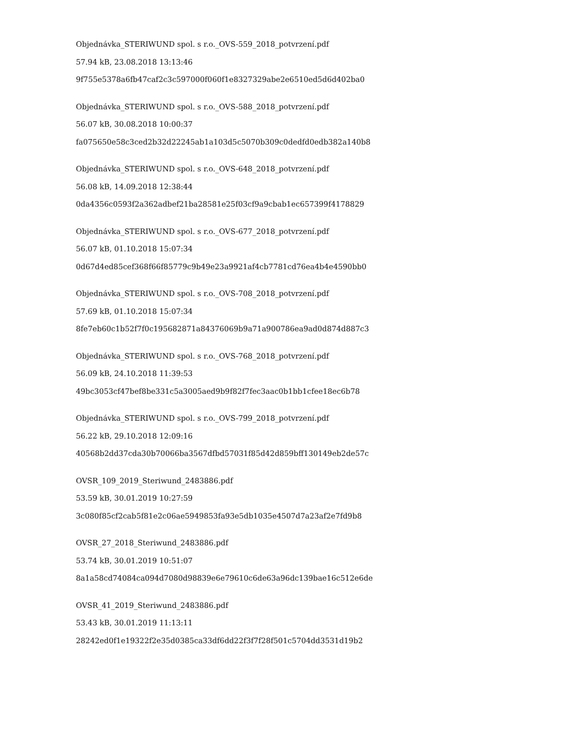Objednávka_STERIWUND spol. s r.o._OVS-559_2018_potvrzení.pdf
57.94 kB, 23.08.2018 13:13:46
9f755e5378a6fb47caf2c3c597000f060f1e8327329abe2e6510ed5d6d402ba0
Objednávka_STERIWUND spol. s r.o._OVS-588_2018_potvrzení.pdf
56.07 kB, 30.08.2018 10:00:37
fa075650e58c3ced2b32d22245ab1a103d5c5070b309c0dedfd0edb382a140b8
Objednávka_STERIWUND spol. s r.o._OVS-648_2018_potvrzení.pdf
56.08 kB, 14.09.2018 12:38:44
0da4356c0593f2a362adbef21ba28581e25f03cf9a9cbab1ec657399f4178829
Objednávka_STERIWUND spol. s r.o._OVS-677_2018_potvrzení.pdf
56.07 kB, 01.10.2018 15:07:34
0d67d4ed85cef368f66f85779c9b49e23a9921af4cb7781cd76ea4b4e4590bb0
Objednávka_STERIWUND spol. s r.o._OVS-708_2018_potvrzení.pdf
57.69 kB, 01.10.2018 15:07:34
8fe7eb60c1b52f7f0c195682871a84376069b9a71a900786ea9ad0d874d887c3
Objednávka_STERIWUND spol. s r.o._OVS-768_2018_potvrzení.pdf
56.09 kB, 24.10.2018 11:39:53
49bc3053cf47bef8be331c5a3005aed9b9f82f7fec3aac0b1bb1cfee18ec6b78
Objednávka_STERIWUND spol. s r.o._OVS-799_2018_potvrzení.pdf
56.22 kB, 29.10.2018 12:09:16
40568b2dd37cda30b70066ba3567dfbd57031f85d42d859bff130149eb2de57c
OVSR_109_2019_Steriwund_2483886.pdf
53.59 kB, 30.01.2019 10:27:59
3c080f85cf2cab5f81e2c06ae5949853fa93e5db1035e4507d7a23af2e7fd9b8
OVSR_27_2018_Steriwund_2483886.pdf
53.74 kB, 30.01.2019 10:51:07
8a1a58cd74084ca094d7080d98839e6e79610c6de63a96dc139bae16c512e6de
OVSR_41_2019_Steriwund_2483886.pdf
53.43 kB, 30.01.2019 11:13:11
28242ed0f1e19322f2e35d0385ca33df6dd22f3f7f28f501c5704dd3531d19b2